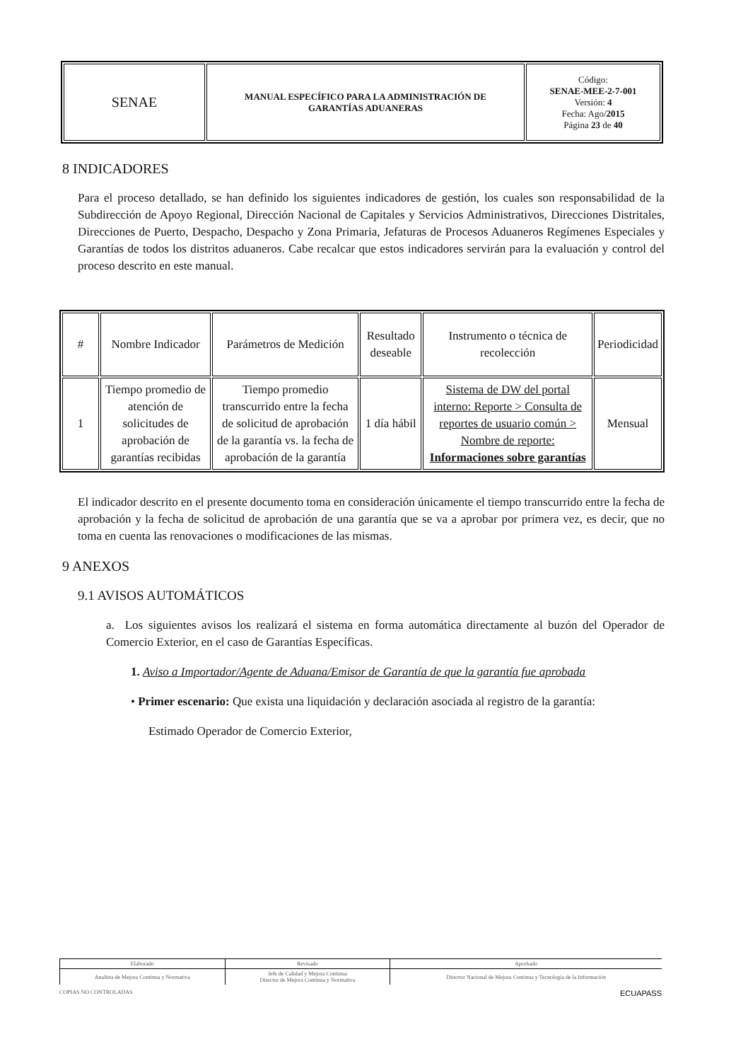| SENAE | MANUAL ESPECÍFICO PARA LA ADMINISTRACIÓN DE GARANTÍAS ADUANERAS | Código: SENAE-MEE-2-7-001 Versión: 4 Fecha: Ago/ 2015 Página 23 de 40 |
8 INDICADORES
Para el proceso detallado, se han definido los siguientes indicadores de gestión, los cuales son responsabilidad de la Subdirección de Apoyo Regional, Dirección Nacional de Capitales y Servicios Administrativos, Direcciones Distritales, Direcciones de Puerto, Despacho, Despacho y Zona Primaria, Jefaturas de Procesos Aduaneros Regímenes Especiales y Garantías de todos los distritos aduaneros. Cabe recalcar que estos indicadores servirán para la evaluación y control del proceso descrito en este manual.
| # | Nombre Indicador | Parámetros de Medición | Resultado deseable | Instrumento o técnica de recolección | Periodicidad |
| --- | --- | --- | --- | --- | --- |
| 1 | Tiempo promedio de atención de solicitudes de aprobación de garantías recibidas | Tiempo promedio transcurrido entre la fecha de solicitud de aprobación de la garantía vs. la fecha de aprobación de la garantía | 1 día hábil | Sistema de DW del portal interno: Reporte > Consulta de reportes de usuario común > Nombre de reporte: Informaciones sobre garantías | Mensual |
El indicador descrito en el presente documento toma en consideración únicamente el tiempo transcurrido entre la fecha de aprobación y la fecha de solicitud de aprobación de una garantía que se va a aprobar por primera vez, es decir, que no toma en cuenta las renovaciones o modificaciones de las mismas.
9 ANEXOS
9.1 AVISOS AUTOMÁTICOS
a. Los siguientes avisos los realizará el sistema en forma automática directamente al buzón del Operador de Comercio Exterior, en el caso de Garantías Específicas.
1. Aviso a Importador/Agente de Aduana/Emisor de Garantía de que la garantía fue aprobada
• Primer escenario: Que exista una liquidación y declaración asociada al registro de la garantía:
Estimado Operador de Comercio Exterior,
| Elaborado | Revisado | Aprobado |
| Analista de Mejora Continua y Normativa | Jefe de Calidad y Mejora Continua Director de Mejora Continua y Normativa | Director Nacional de Mejora Continua y Tecnología de la Información |
COPIAS NO CONTROLADAS ECUAPASS